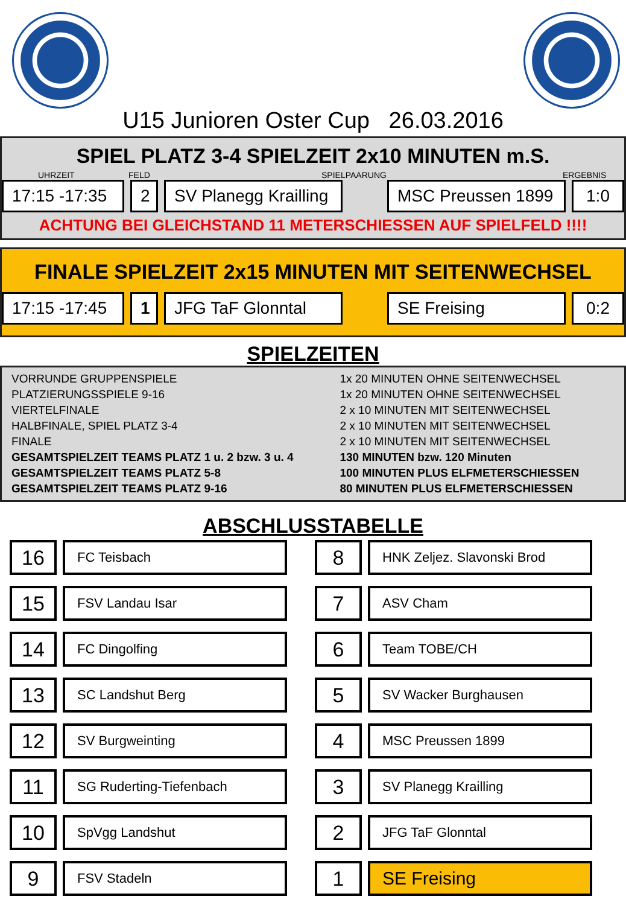U15 Junioren Oster Cup 26.03.2016
SPIEL PLATZ 3-4 SPIELZEIT 2x10 MINUTEN m.S.
UHRZEIT FELD SPIELPAARUNG ERGEBNIS
17:15 -17:35 2 SV Planegg Krailling
MSC Preussen 1899 1:0
ACHTUNG BEI GLEICHSTAND 11 METERSCHIESSEN AUF SPIELFELD !!!!
FINALE SPIELZEIT 2x15 MINUTEN MIT SEITENWECHSEL
17:15 -17:45 1 JFG TaF Glonntal SE Freising 0:2
SPIELZEITEN
| VORRUNDE GRUPPENSPIELE | 1x 20 MINUTEN OHNE SEITENWECHSEL |
| PLATZIERUNGSSPIELE 9-16 | 1x 20 MINUTEN OHNE SEITENWECHSEL |
| VIERTELFINALE | 2 x 10 MINUTEN MIT SEITENWECHSEL |
| HALBFINALE, SPIEL PLATZ 3-4 | 2 x 10 MINUTEN MIT SEITENWECHSEL |
| FINALE | 2 x 10 MINUTEN MIT SEITENWECHSEL |
| GESAMTSPIELZEIT TEAMS PLATZ 1 u. 2 bzw. 3 u. 4 | 130 MINUTEN bzw. 120 Minuten |
| GESAMTSPIELZEIT TEAMS PLATZ 5-8 | 100 MINUTEN PLUS ELFMETERSCHIESSEN |
| GESAMTSPIELZEIT TEAMS PLATZ 9-16 | 80 MINUTEN PLUS ELFMETERSCHIESSEN |
ABSCHLUSSTABELLE
16
FC Teisbach
15
FSV Landau Isar
14
FC Dingolfing
13
SC Landshut Berg
12
SV Burgweinting
11
SG Ruderting-Tiefenbach
10
SpVgg Landshut
9
FSV Stadeln
8
HNK Zeljez. Slavonski Brod
7
ASV Cham
6
Team TOBE/CH
5
SV Wacker Burghausen
4
MSC Preussen 1899
3
SV Planegg Krailling
2
JFG TaF Glonntal
1 SE Freising